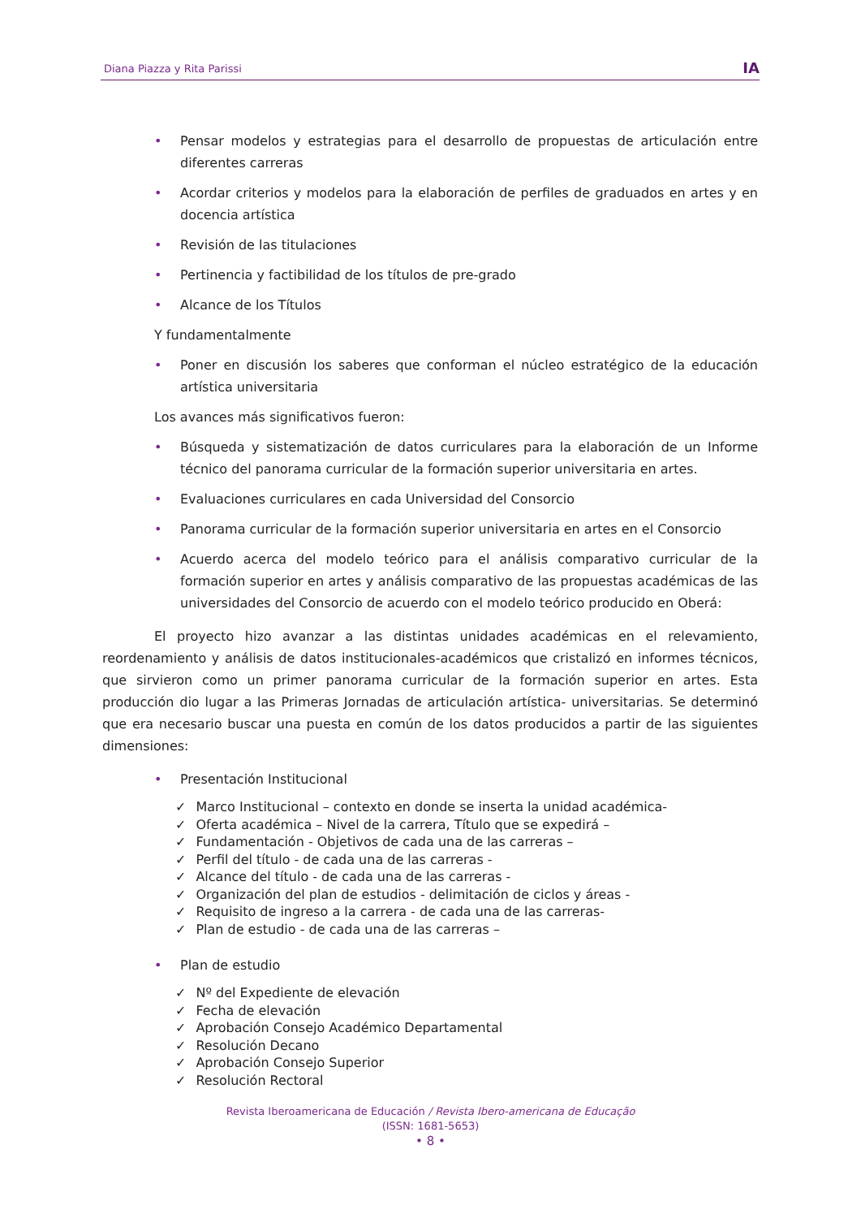Diana Piazza y Rita Parissi
IA
• Pensar modelos y estrategias para el desarrollo de propuestas de articulación entre diferentes carreras
• Acordar criterios y modelos para la elaboración de perfiles de graduados en artes y en docencia artística
• Revisión de las titulaciones
• Pertinencia y factibilidad de los títulos de pre-grado
• Alcance de los Títulos
Y fundamentalmente
• Poner en discusión los saberes que conforman el núcleo estratégico de la educación artística universitaria
Los avances más significativos fueron:
• Búsqueda y sistematización de datos curriculares para la elaboración de un Informe técnico del panorama curricular de la formación superior universitaria en artes.
• Evaluaciones curriculares en cada Universidad del Consorcio
• Panorama curricular de la formación superior universitaria en artes en el Consorcio
• Acuerdo acerca del modelo teórico para el análisis comparativo curricular de la formación superior en artes y análisis comparativo de las propuestas académicas de las universidades del Consorcio de acuerdo con el modelo teórico producido en Oberá:
El proyecto hizo avanzar a las distintas unidades académicas en el relevamiento, reordenamiento y análisis de datos institucionales-académicos que cristalizó en informes técnicos, que sirvieron como un primer panorama curricular de la formación superior en artes. Esta producción dio lugar a las Primeras Jornadas de articulación artística- universitarias. Se determinó que era necesario buscar una puesta en común de los datos producidos a partir de las siguientes dimensiones:
• Presentación Institucional
✓ Marco Institucional – contexto en donde se inserta la unidad académica-
✓ Oferta académica – Nivel de la carrera, Título que se expedirá –
✓ Fundamentación - Objetivos de cada una de las carreras –
✓ Perfil del título - de cada una de las carreras -
✓ Alcance del título - de cada una de las carreras -
✓ Organización del plan de estudios - delimitación de ciclos y áreas -
✓ Requisito de ingreso a la carrera - de cada una de las carreras-
✓ Plan de estudio - de cada una de las carreras –
• Plan de estudio
✓ Nº del Expediente de elevación
✓ Fecha de elevación
✓ Aprobación Consejo Académico Departamental
✓ Resolución Decano
✓ Aprobación Consejo Superior
✓ Resolución Rectoral
Revista Iberoamericana de Educación / Revista Ibero-americana de Educação
(ISSN: 1681-5653)
• 8 •